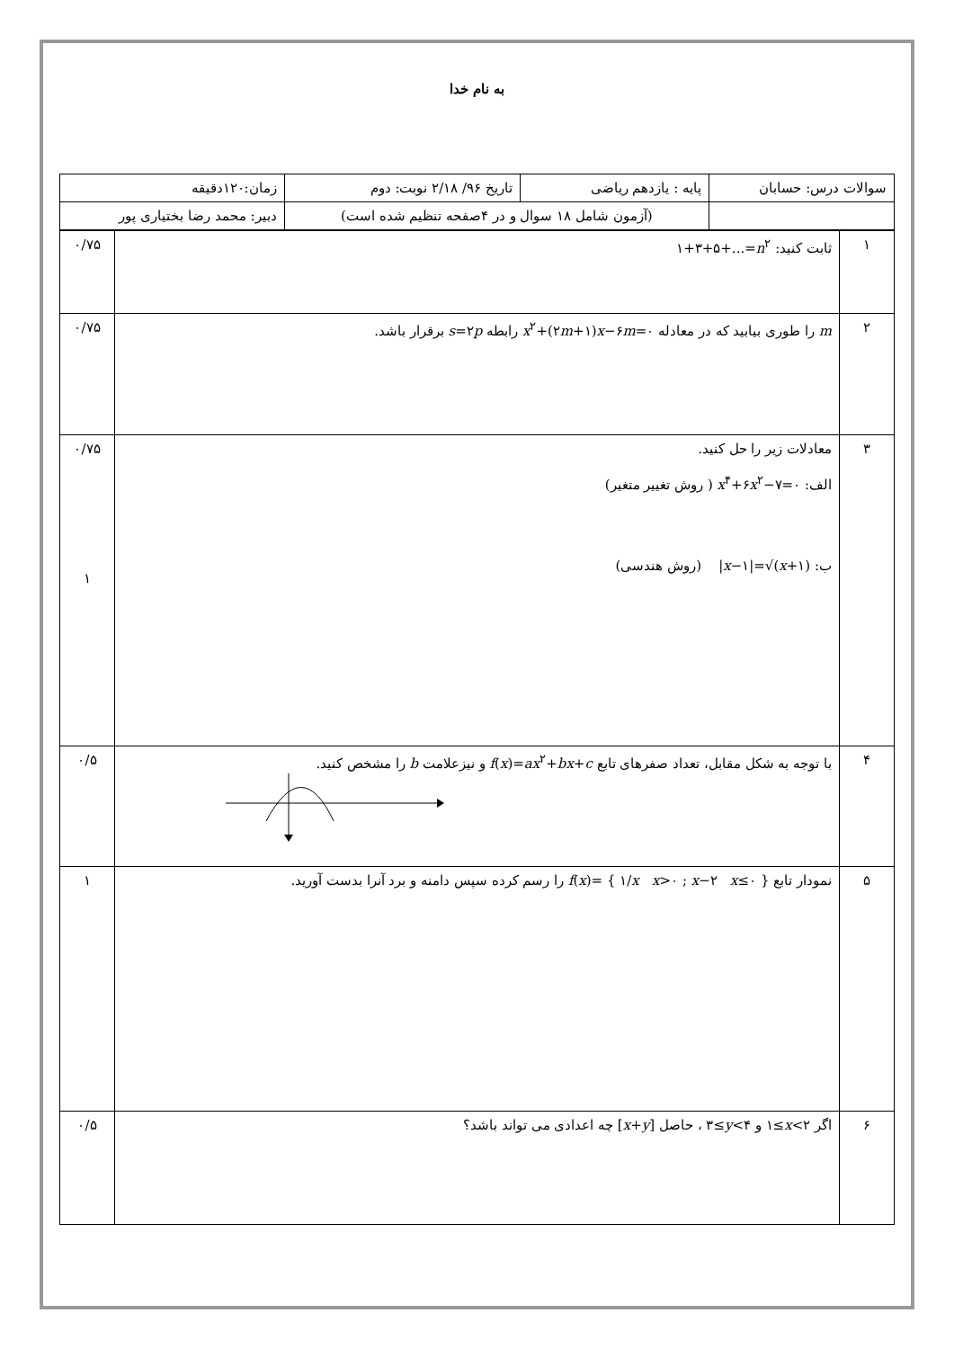به نام خدا
| سوالات درس: حسابان | پایه : یازدهم ریاضی | تاریخ ۹۶/ ۲/۱۸ نوبت: دوم | زمان:۱۲۰دقیقه |
| | (آزمون شامل ۱۸ سوال و در ۴صفحه تنظیم شده است) | | دبیر: محمد رضا بختیاری پور |
| ۱ | ثابت کنید: ۱+۳+۵+...= n<sup>۲</sup> | ۰/۷۵ |
| ۲ | m را طوری بیابید که در معادله x<sup>۲</sup>+(۲ m +۱) x −۶ m =۰ رابطه s =۲ p برقرار باشد. | ۰/۷۵ |
| ۳ | معادلات زیر را حل کنید. الف: x<sup>۴</sup>+۶ x<sup>۲</sup>−۷=۰ ( روش تغییر متغیر) ب: / x −۱/=√( x +۱) (روش هندسی) | ۰/۷۵ ۱ |
| ۴ | با توجه به شکل مقابل، تعداد صفرهای تابع f ( x )= ax<sup>۲</sup>+ bx + c و نیزعلامت b را مشخص کنید. | ۰/۵ |
| ۵ | نمودار تابع f ( x )= { ۱/ x x >۰ ; x −۲ x ≤۰ } را رسم کرده سپس دامنه و برد آنرا بدست آورید. | ۱ |
| ۶ | اگر ۱≤ x <۲ و ۳≤ y <۴ ، حاصل [ x + y ] چه اعدادی می تواند باشد؟ | ۰/۵ |